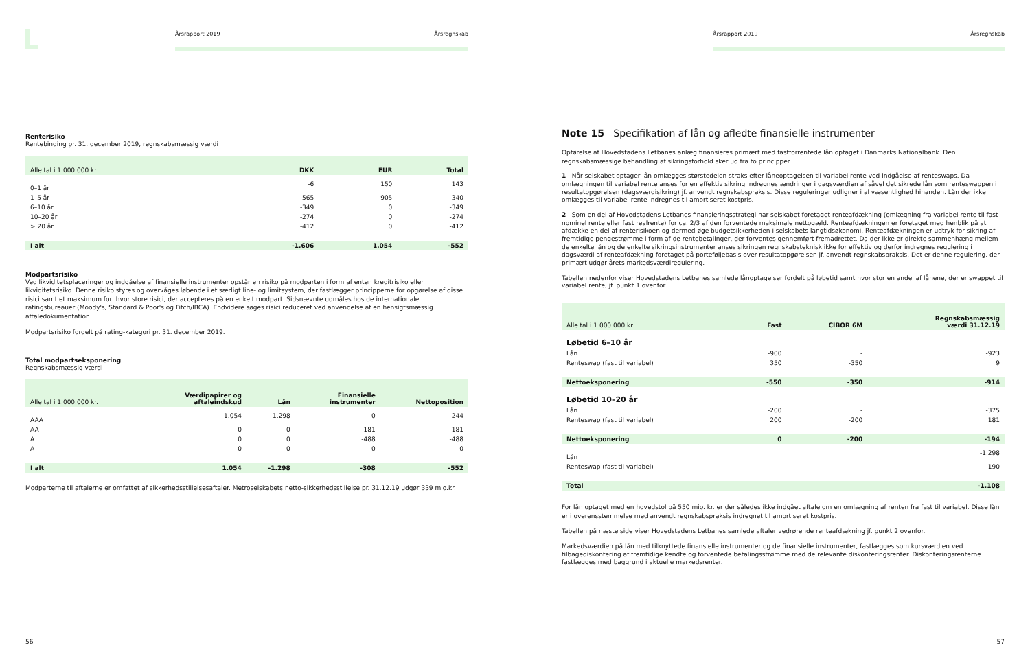Årsrapport 2019 Årsregnskab
Renterisiko
Rentebinding pr. 31. december 2019, regnskabsmæssig værdi
| Alle tal i 1.000.000 kr. | DKK | EUR | Total |
| --- | --- | --- | --- |
| 0–1 år | -6 | 150 | 143 |
| 1–5 år | -565 | 905 | 340 |
| 6–10 år | -349 | 0 | -349 |
| 10–20 år | -274 | 0 | -274 |
| > 20 år | -412 | 0 | -412 |
| I alt | -1.606 | 1.054 | -552 |
Modpartsrisiko
Ved likviditetsplaceringer og indgåelse af finansielle instrumenter opstår en risiko på modparten i form af enten kreditrisiko eller likviditetsrisiko. Denne risiko styres og overvåges løbende i et særligt line- og limitsystem, der fastlægger principperne for opgørelse af disse risici samt et maksimum for, hvor store risici, der accepteres på en enkelt modpart. Sidsnævnte udmåles hos de internationale ratingsbureauer (Moody's, Standard & Poor's og Fitch/IBCA). Endvidere søges risici reduceret ved anvendelse af en hensigtsmæssig aftaledokumentation.
Modpartsrisiko fordelt på rating-kategori pr. 31. december 2019.
Total modpartseksponering
Regnskabsmæssig værdi
| Alle tal i 1.000.000 kr. | Værdipapirer og aftaleindskud | Lån | Finansielle instrumenter | Nettoposition |
| --- | --- | --- | --- | --- |
| AAA | 1.054 | -1.298 | 0 | -244 |
| AA | 0 | 0 | 181 | 181 |
| A | 0 | 0 | -488 | -488 |
| A | 0 | 0 | 0 | 0 |
| I alt | 1.054 | -1.298 | -308 | -552 |
Modparterne til aftalerne er omfattet af sikkerhedsstillelsesaftaler. Metroselskabets netto-sikkerhedsstillelse pr. 31.12.19 udgør 339 mio.kr.
56
Årsrapport 2019 Årsregnskab
Note 15 Specifikation af lån og afledte finansielle instrumenter
Opførelse af Hovedstadens Letbanes anlæg finansieres primært med fastforrentede lån optaget i Danmarks Nationalbank. Den regnskabsmæssige behandling af sikringsforhold sker ud fra to principper.
1 Når selskabet optager lån omlægges størstedelen straks efter låneoptagelsen til variabel rente ved indgåelse af renteswaps. Da omlægningen til variabel rente anses for en effektiv sikring indregnes ændringer i dagsværdien af såvel det sikrede lån som renteswappen i resultatopgørelsen (dagsværdisikring) jf. anvendt regnskabspraksis. Disse reguleringer udligner i al væsentlighed hinanden. Lån der ikke omlægges til variabel rente indregnes til amortiseret kostpris.
2 Som en del af Hovedstadens Letbanes finansieringsstrategi har selskabet foretaget renteafdækning (omlægning fra variabel rente til fast nominel rente eller fast realrente) for ca. 2/3 af den forventede maksimale nettogæld. Renteafdækningen er foretaget med henblik på at afdække en del af renterisikoen og dermed øge budgetsikkerheden i selskabets langtidsøkonomi. Renteafdækningen er udtryk for sikring af fremtidige pengestrømme i form af de rentebetalinger, der forventes gennemført fremadrettet. Da der ikke er direkte sammenhæng mellem de enkelte lån og de enkelte sikringsinstrumenter anses sikringen regnskabsteknisk ikke for effektiv og derfor indregnes regulering i dagsværdi af renteafdækning foretaget på porteføljebasis over resultatopgørelsen jf. anvendt regnskabspraksis. Det er denne regulering, der primært udgør årets markedsværdiregulering.
Tabellen nedenfor viser Hovedstadens Letbanes samlede lånoptagelser fordelt på løbetid samt hvor stor en andel af lånene, der er swappet til variabel rente, jf. punkt 1 ovenfor.
| Alle tal i 1.000.000 kr. | Fast | CIBOR 6M | Regnskabsmæssig værdi 31.12.19 |
| --- | --- | --- | --- |
| Løbetid 6–10 år | | | |
| Lån | -900 | - | -923 |
| Renteswap (fast til variabel) | 350 | -350 | 9 |
| Nettoeksponering | -550 | -350 | -914 |
| Løbetid 10–20 år | | | |
| Lån | -200 | - | -375 |
| Renteswap (fast til variabel) | 200 | -200 | 181 |
| Nettoeksponering | 0 | -200 | -194 |
| Lån | | | -1.298 |
| Renteswap (fast til variabel) | | | 190 |
| Total | | | -1.108 |
For lån optaget med en hovedstol på 550 mio. kr. er der således ikke indgået aftale om en omlægning af renten fra fast til variabel. Disse lån er i overensstemmelse med anvendt regnskabspraksis indregnet til amortiseret kostpris.
Tabellen på næste side viser Hovedstadens Letbanes samlede aftaler vedrørende renteafdækning jf. punkt 2 ovenfor.
Markedsværdien på lån med tilknyttede finansielle instrumenter og de finansielle instrumenter, fastlægges som kursværdien ved tilbagediskontering af fremtidige kendte og forventede betalingsstrømme med de relevante diskonteringsrenter. Diskonteringsrenterne fastlægges med baggrund i aktuelle markedsrenter.
57